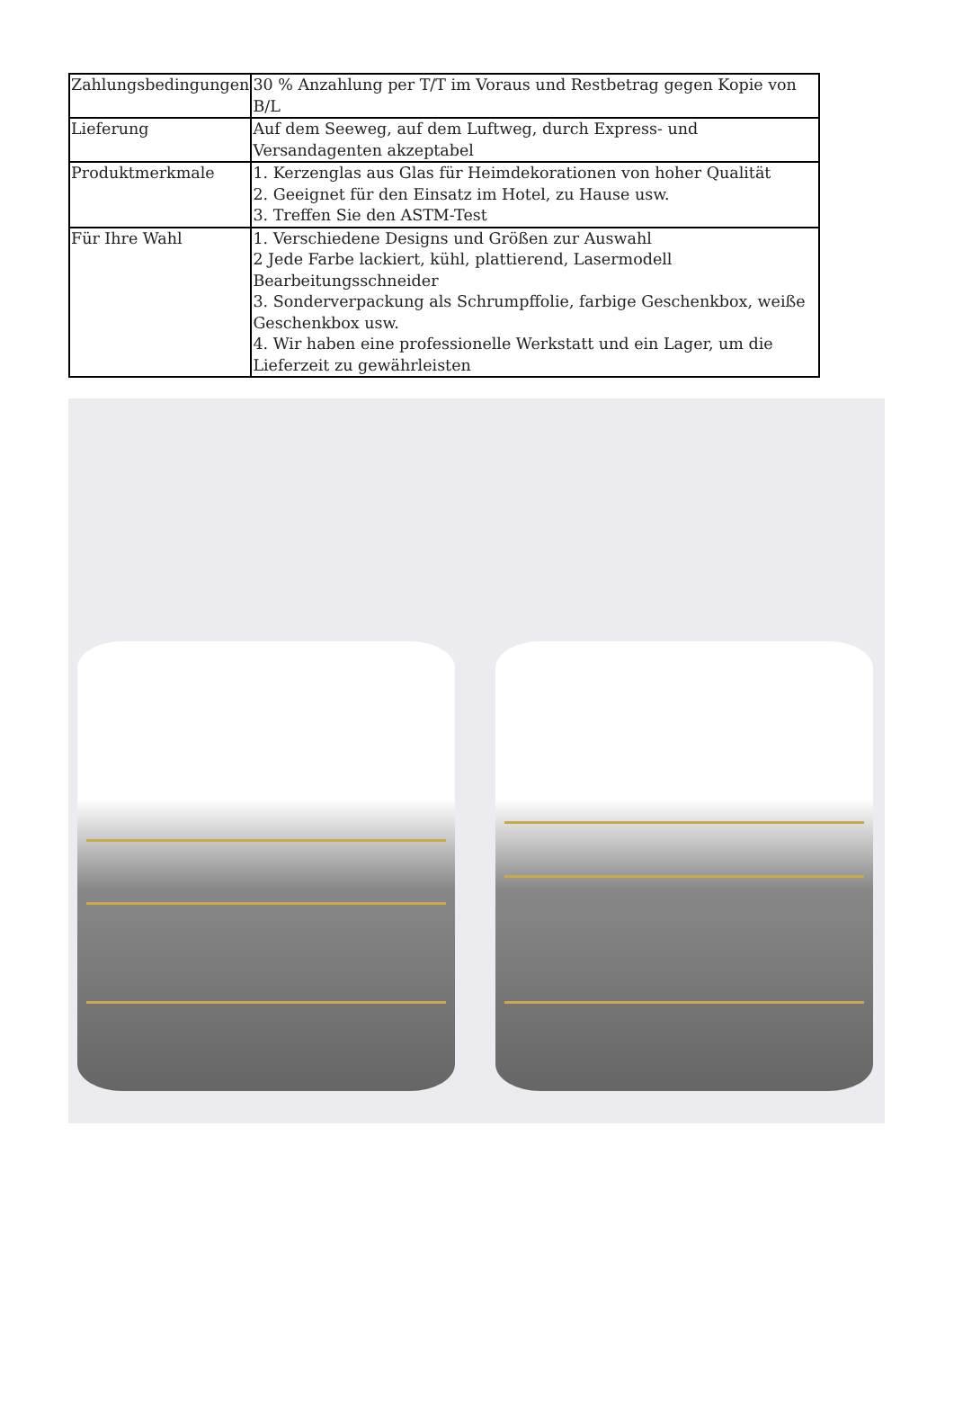| Zahlungsbedingungen | 30 % Anzahlung per T/T im Voraus und Restbetrag gegen Kopie von B/L |
| Lieferung | Auf dem Seeweg, auf dem Luftweg, durch Express- und Versandagenten akzeptabel |
| Produktmerkmale | 1. Kerzenglas aus Glas für Heimdekorationen von hoher Qualität 2. Geeignet für den Einsatz im Hotel, zu Hause usw. 3. Treffen Sie den ASTM-Test |
| Für Ihre Wahl | 1. Verschiedene Designs und Größen zur Auswahl 2 Jede Farbe lackiert, kühl, plattierend, Lasermodell Bearbeitungsschneider 3. Sonderverpackung als Schrumpffolie, farbige Geschenkbox, weiße Geschenkbox usw. 4. Wir haben eine professionelle Werkstatt und ein Lager, um die Lieferzeit zu gewährleisten |